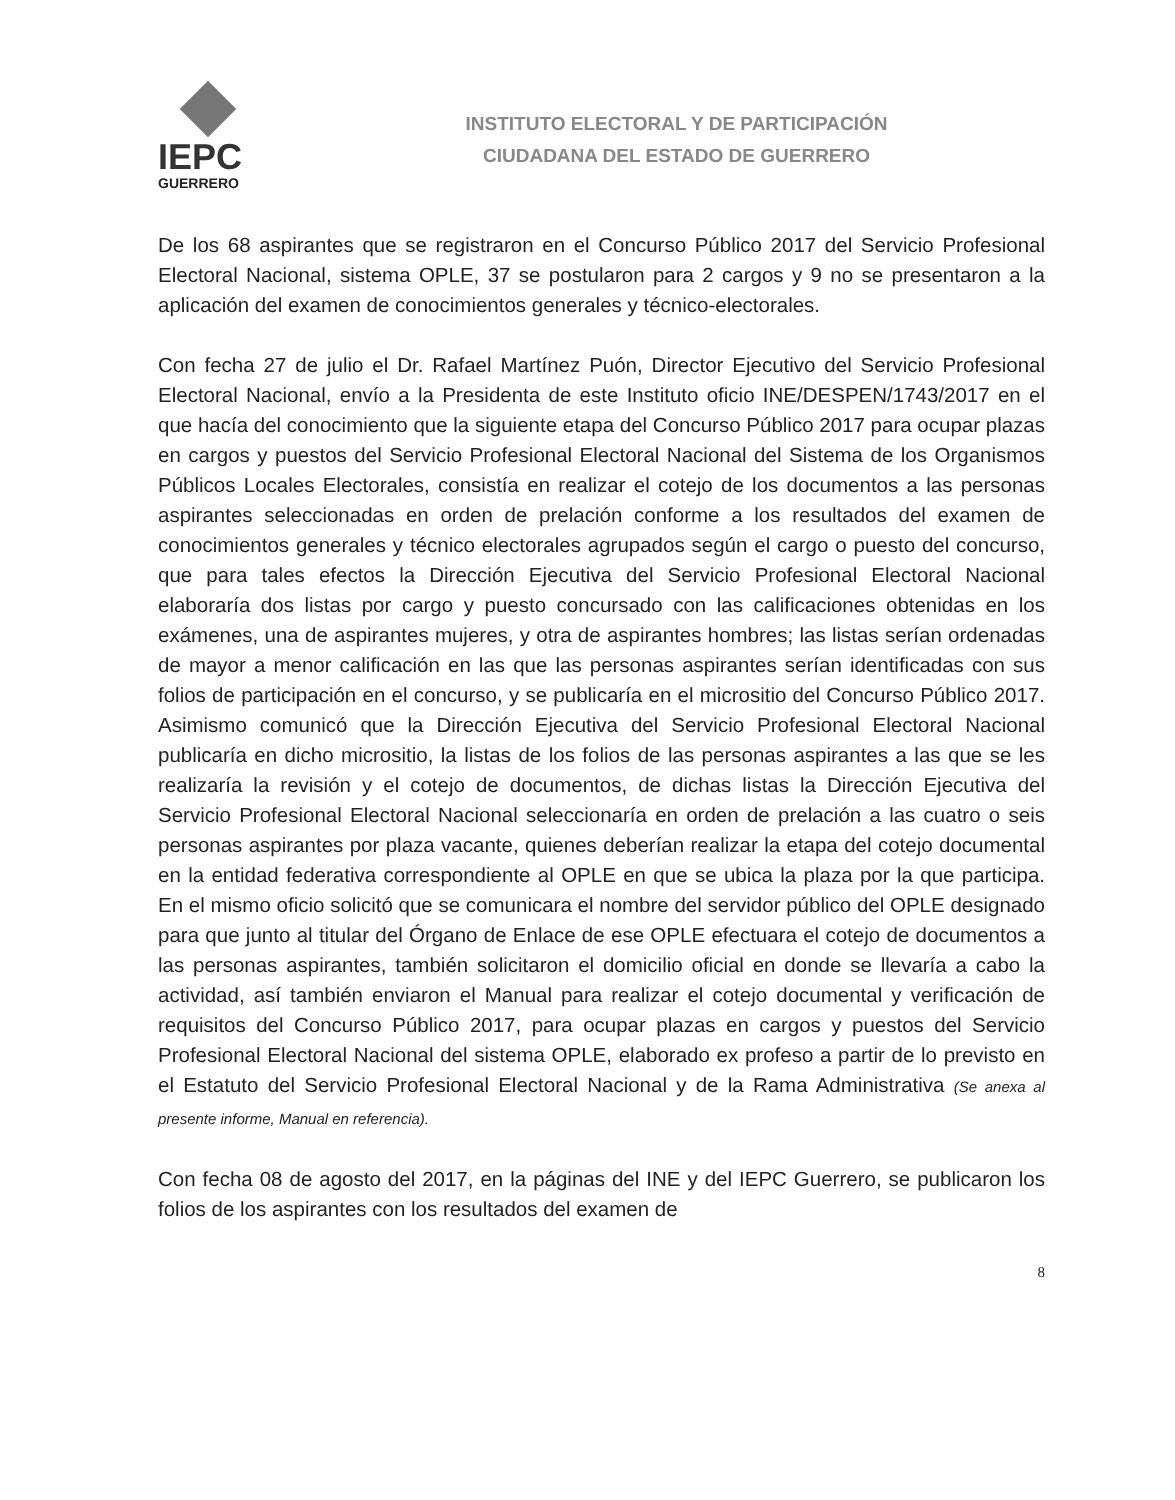IEPC
GUERRERO
INSTITUTO ELECTORAL Y DE PARTICIPACIÓN
CIUDADANA DEL ESTADO DE GUERRERO
De los 68 aspirantes que se registraron en el Concurso Público 2017 del Servicio Profesional Electoral Nacional, sistema OPLE, 37 se postularon para 2 cargos y 9 no se presentaron a la aplicación del examen de conocimientos generales y técnico-electorales.
Con fecha 27 de julio el Dr. Rafael Martínez Puón, Director Ejecutivo del Servicio Profesional Electoral Nacional, envío a la Presidenta de este Instituto oficio INE/DESPEN/1743/2017 en el que hacía del conocimiento que la siguiente etapa del Concurso Público 2017 para ocupar plazas en cargos y puestos del Servicio Profesional Electoral Nacional del Sistema de los Organismos Públicos Locales Electorales, consistía en realizar el cotejo de los documentos a las personas aspirantes seleccionadas en orden de prelación conforme a los resultados del examen de conocimientos generales y técnico electorales agrupados según el cargo o puesto del concurso, que para tales efectos la Dirección Ejecutiva del Servicio Profesional Electoral Nacional elaboraría dos listas por cargo y puesto concursado con las calificaciones obtenidas en los exámenes, una de aspirantes mujeres, y otra de aspirantes hombres; las listas serían ordenadas de mayor a menor calificación en las que las personas aspirantes serían identificadas con sus folios de participación en el concurso, y se publicaría en el micrositio del Concurso Público 2017. Asimismo comunicó que la Dirección Ejecutiva del Servicio Profesional Electoral Nacional publicaría en dicho micrositio, la listas de los folios de las personas aspirantes a las que se les realizaría la revisión y el cotejo de documentos, de dichas listas la Dirección Ejecutiva del Servicio Profesional Electoral Nacional seleccionaría en orden de prelación a las cuatro o seis personas aspirantes por plaza vacante, quienes deberían realizar la etapa del cotejo documental en la entidad federativa correspondiente al OPLE en que se ubica la plaza por la que participa. En el mismo oficio solicitó que se comunicara el nombre del servidor público del OPLE designado para que junto al titular del Órgano de Enlace de ese OPLE efectuara el cotejo de documentos a las personas aspirantes, también solicitaron el domicilio oficial en donde se llevaría a cabo la actividad, así también enviaron el Manual para realizar el cotejo documental y verificación de requisitos del Concurso Público 2017, para ocupar plazas en cargos y puestos del Servicio Profesional Electoral Nacional del sistema OPLE, elaborado ex profeso a partir de lo previsto en el Estatuto del Servicio Profesional Electoral Nacional y de la Rama Administrativa (Se anexa al presente informe, Manual en referencia).
Con fecha 08 de agosto del 2017, en la páginas del INE y del IEPC Guerrero, se publicaron los folios de los aspirantes con los resultados del examen de
8